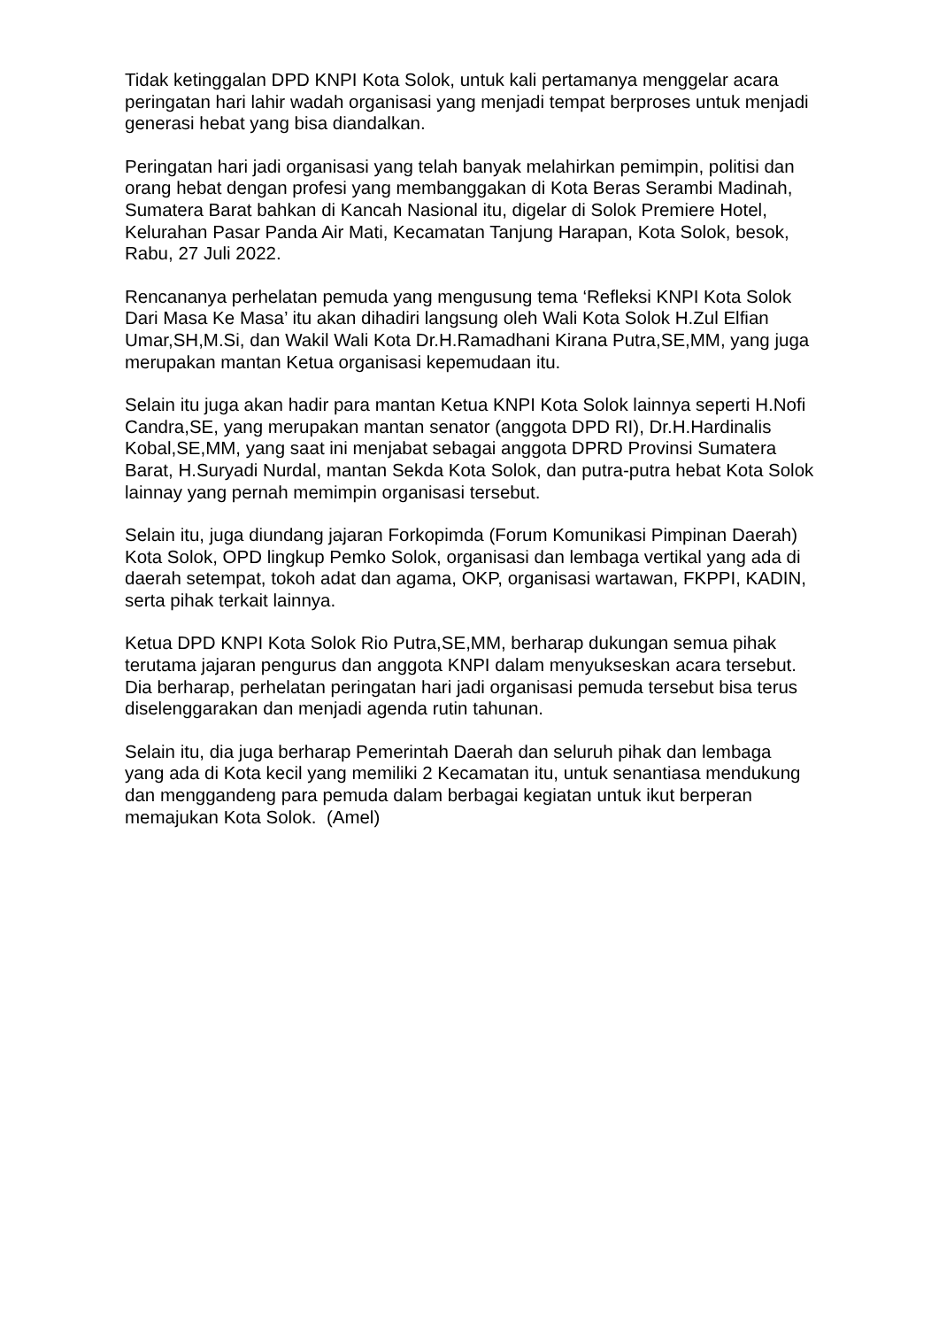Tidak ketinggalan DPD KNPI Kota Solok, untuk kali pertamanya menggelar acara peringatan hari lahir wadah organisasi yang menjadi tempat berproses untuk menjadi generasi hebat yang bisa diandalkan.
Peringatan hari jadi organisasi yang telah banyak melahirkan pemimpin, politisi dan orang hebat dengan profesi yang membanggakan di Kota Beras Serambi Madinah, Sumatera Barat bahkan di Kancah Nasional itu, digelar di Solok Premiere Hotel, Kelurahan Pasar Panda Air Mati, Kecamatan Tanjung Harapan, Kota Solok, besok, Rabu, 27 Juli 2022.
Rencananya perhelatan pemuda yang mengusung tema ‘Refleksi KNPI Kota Solok Dari Masa Ke Masa’ itu akan dihadiri langsung oleh Wali Kota Solok H.Zul Elfian Umar,SH,M.Si, dan Wakil Wali Kota Dr.H.Ramadhani Kirana Putra,SE,MM, yang juga merupakan mantan Ketua organisasi kepemudaan itu.
Selain itu juga akan hadir para mantan Ketua KNPI Kota Solok lainnya seperti H.Nofi Candra,SE, yang merupakan mantan senator (anggota DPD RI), Dr.H.Hardinalis Kobal,SE,MM, yang saat ini menjabat sebagai anggota DPRD Provinsi Sumatera Barat, H.Suryadi Nurdal, mantan Sekda Kota Solok, dan putra-putra hebat Kota Solok lainnay yang pernah memimpin organisasi tersebut.
Selain itu, juga diundang jajaran Forkopimda (Forum Komunikasi Pimpinan Daerah) Kota Solok, OPD lingkup Pemko Solok, organisasi dan lembaga vertikal yang ada di daerah setempat, tokoh adat dan agama, OKP, organisasi wartawan, FKPPI, KADIN, serta pihak terkait lainnya.
Ketua DPD KNPI Kota Solok Rio Putra,SE,MM, berharap dukungan semua pihak terutama jajaran pengurus dan anggota KNPI dalam menyukseskan acara tersebut. Dia berharap, perhelatan peringatan hari jadi organisasi pemuda tersebut bisa terus diselenggarakan dan menjadi agenda rutin tahunan.
Selain itu, dia juga berharap Pemerintah Daerah dan seluruh pihak dan lembaga yang ada di Kota kecil yang memiliki 2 Kecamatan itu, untuk senantiasa mendukung dan menggandeng para pemuda dalam berbagai kegiatan untuk ikut berperan memajukan Kota Solok. (Amel)